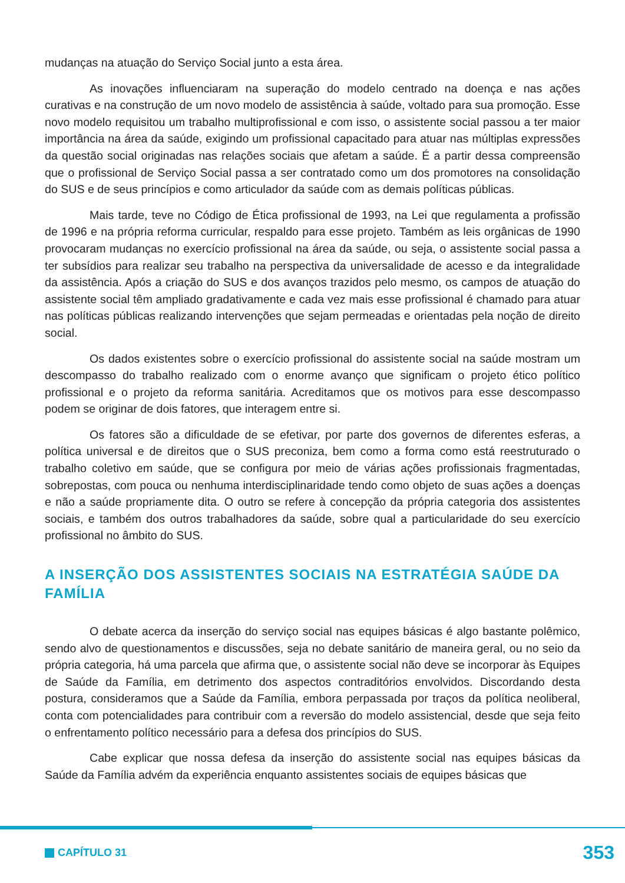mudanças na atuação do Serviço Social junto a esta área.
As inovações influenciaram na superação do modelo centrado na doença e nas ações curativas e na construção de um novo modelo de assistência à saúde, voltado para sua promoção. Esse novo modelo requisitou um trabalho multiprofissional e com isso, o assistente social passou a ter maior importância na área da saúde, exigindo um profissional capacitado para atuar nas múltiplas expressões da questão social originadas nas relações sociais que afetam a saúde. É a partir dessa compreensão que o profissional de Serviço Social passa a ser contratado como um dos promotores na consolidação do SUS e de seus princípios e como articulador da saúde com as demais políticas públicas.
Mais tarde, teve no Código de Ética profissional de 1993, na Lei que regulamenta a profissão de 1996 e na própria reforma curricular, respaldo para esse projeto. Também as leis orgânicas de 1990 provocaram mudanças no exercício profissional na área da saúde, ou seja, o assistente social passa a ter subsídios para realizar seu trabalho na perspectiva da universalidade de acesso e da integralidade da assistência. Após a criação do SUS e dos avanços trazidos pelo mesmo, os campos de atuação do assistente social têm ampliado gradativamente e cada vez mais esse profissional é chamado para atuar nas políticas públicas realizando intervenções que sejam permeadas e orientadas pela noção de direito social.
Os dados existentes sobre o exercício profissional do assistente social na saúde mostram um descompasso do trabalho realizado com o enorme avanço que significam o projeto ético político profissional e o projeto da reforma sanitária. Acreditamos que os motivos para esse descompasso podem se originar de dois fatores, que interagem entre si.
Os fatores são a dificuldade de se efetivar, por parte dos governos de diferentes esferas, a política universal e de direitos que o SUS preconiza, bem como a forma como está reestruturado o trabalho coletivo em saúde, que se configura por meio de várias ações profissionais fragmentadas, sobrepostas, com pouca ou nenhuma interdisciplinaridade tendo como objeto de suas ações a doenças e não a saúde propriamente dita. O outro se refere à concepção da própria categoria dos assistentes sociais, e também dos outros trabalhadores da saúde, sobre qual a particularidade do seu exercício profissional no âmbito do SUS.
A INSERÇÃO DOS ASSISTENTES SOCIAIS NA ESTRATÉGIA SAÚDE DA FAMÍLIA
O debate acerca da inserção do serviço social nas equipes básicas é algo bastante polêmico, sendo alvo de questionamentos e discussões, seja no debate sanitário de maneira geral, ou no seio da própria categoria, há uma parcela que afirma que, o assistente social não deve se incorporar às Equipes de Saúde da Família, em detrimento dos aspectos contraditórios envolvidos. Discordando desta postura, consideramos que a Saúde da Família, embora perpassada por traços da política neoliberal, conta com potencialidades para contribuir com a reversão do modelo assistencial, desde que seja feito o enfrentamento político necessário para a defesa dos princípios do SUS.
Cabe explicar que nossa defesa da inserção do assistente social nas equipes básicas da Saúde da Família advém da experiência enquanto assistentes sociais de equipes básicas que
CAPÍTULO 31
353